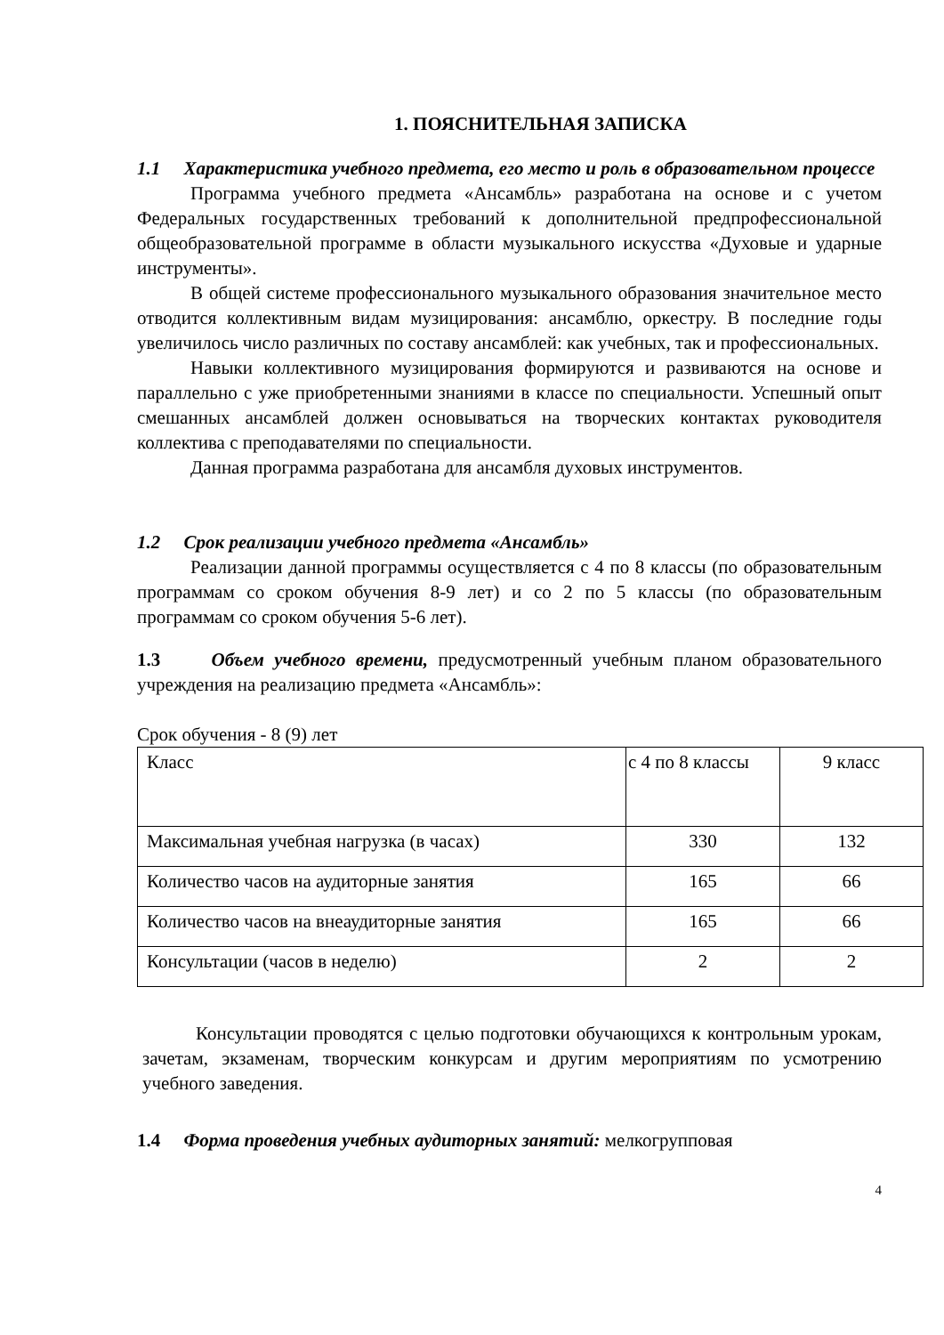1. ПОЯСНИТЕЛЬНАЯ ЗАПИСКА
1.1 Характеристика учебного предмета, его место и роль в образовательном процессе
Программа учебного предмета «Ансамбль» разработана на основе и с учетом Федеральных государственных требований к дополнительной предпрофессиональной общеобразовательной программе в области музыкального искусства «Духовые и ударные инструменты».
В общей системе профессионального музыкального образования значительное место отводится коллективным видам музицирования: ансамблю, оркестру. В последние годы увеличилось число различных по составу ансамблей: как учебных, так и профессиональных.
Навыки коллективного музицирования формируются и развиваются на основе и параллельно с уже приобретенными знаниями в классе по специальности. Успешный опыт смешанных ансамблей должен основываться на творческих контактах руководителя коллектива с преподавателями по специальности.
Данная программа разработана для ансамбля духовых инструментов.
1.2 Срок реализации учебного предмета «Ансамбль»
Реализации данной программы осуществляется с 4 по 8 классы (по образовательным программам со сроком обучения 8-9 лет) и со 2 по 5 классы (по образовательным программам со сроком обучения 5-6 лет).
1.3 Объем учебного времени, предусмотренный учебным планом образовательного учреждения на реализацию предмета «Ансамбль»:
Срок обучения - 8 (9) лет
| Класс | с 4 по 8 классы | 9 класс |
| Максимальная учебная нагрузка (в часах) | 330 | 132 |
| Количество часов на аудиторные занятия | 165 | 66 |
| Количество часов на внеаудиторные занятия | 165 | 66 |
| Консультации (часов в неделю) | 2 | 2 |
Консультации проводятся с целью подготовки обучающихся к контрольным урокам, зачетам, экзаменам, творческим конкурсам и другим мероприятиям по усмотрению учебного заведения.
1.4 Форма проведения учебных аудиторных занятий: мелкогрупповая
4